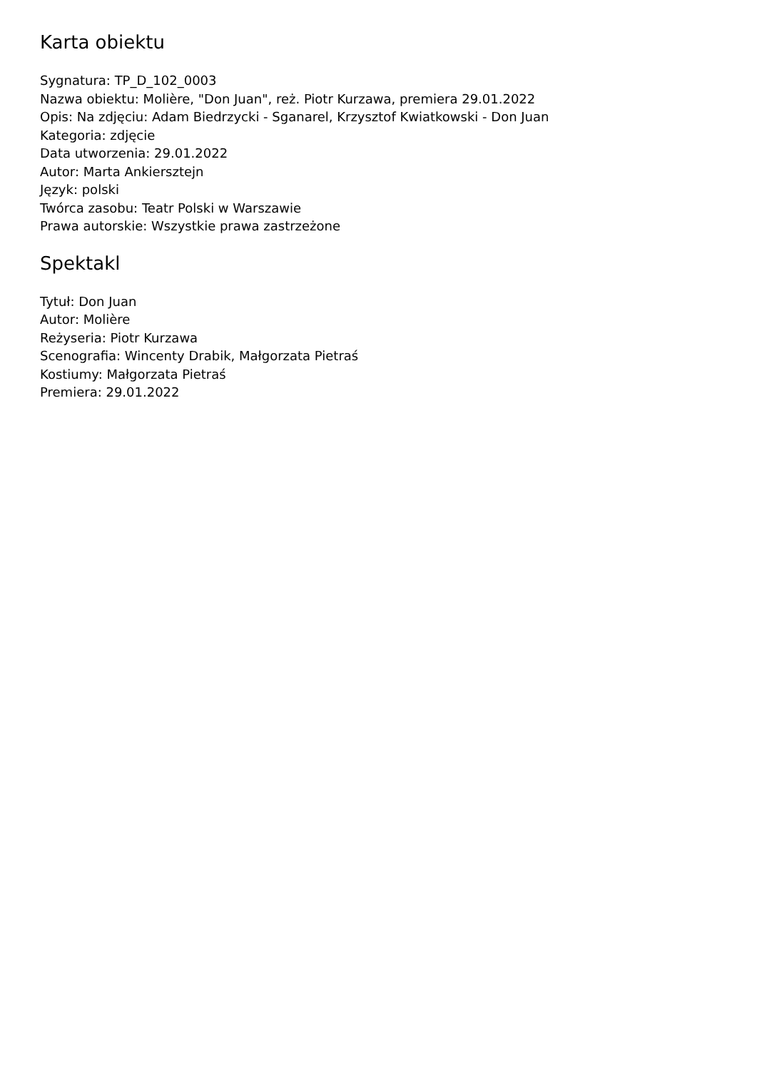Karta obiektu
Sygnatura: TP_D_102_0003
Nazwa obiektu: Molière, "Don Juan", reż. Piotr Kurzawa, premiera 29.01.2022
Opis: Na zdjęciu: Adam Biedrzycki - Sganarel, Krzysztof Kwiatkowski - Don Juan
Kategoria: zdjęcie
Data utworzenia: 29.01.2022
Autor: Marta Ankiersztejn
Język: polski
Twórca zasobu: Teatr Polski w Warszawie
Prawa autorskie: Wszystkie prawa zastrzeżone
Spektakl
Tytuł: Don Juan
Autor: Molière
Reżyseria: Piotr Kurzawa
Scenografia: Wincenty Drabik, Małgorzata Pietraś
Kostiumy: Małgorzata Pietraś
Premiera: 29.01.2022